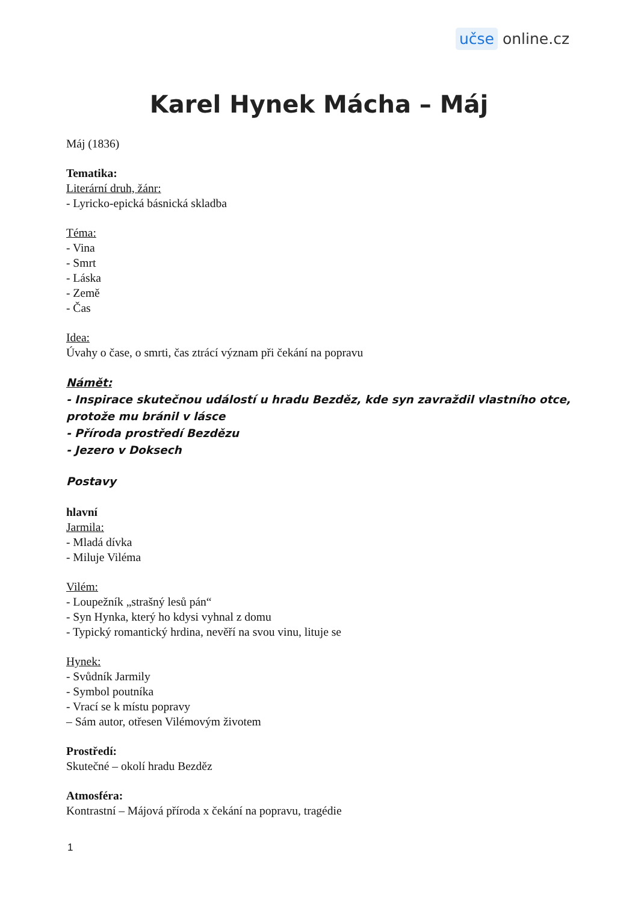učse online.cz
Karel Hynek Mácha – Máj
Máj (1836)
Tematika:
Literární druh, žánr:
- Lyricko-epická básnická skladba
Téma:
- Vina
- Smrt
- Láska
- Země
- Čas
Idea:
Úvahy o čase, o smrti, čas ztrácí význam při čekání na popravu
Námět:
- Inspirace skutečnou událostí u hradu Bezděz, kde syn zavraždil vlastního otce, protože mu bránil v lásce
- Příroda prostředí Bezdězu
- Jezero v Doksech
Postavy
hlavní
Jarmila:
- Mladá dívka
- Miluje Viléma
Vilém:
- Loupežník „strašný lesů pán“
- Syn Hynka, který ho kdysi vyhnal z domu
- Typický romantický hrdina, nevěří na svou vinu, lituje se
Hynek:
- Svůdník Jarmily
- Symbol poutníka
- Vrací se k místu popravy
– Sám autor, otřesen Vilémovým životem
Prostředí:
Skutečné – okolí hradu Bezděz
Atmosféra:
Kontrastní – Májová příroda x čekání na popravu, tragédie
1